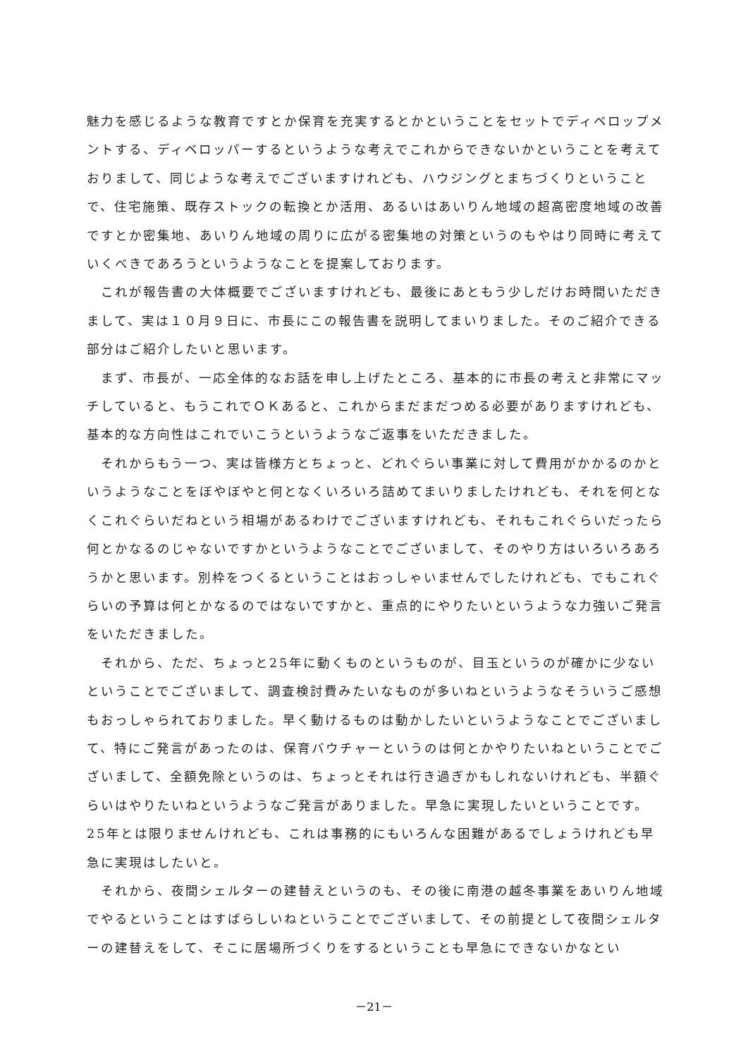魅力を感じるような教育ですとか保育を充実するとかということをセットでディベロップメントする、ディベロッパーするというような考えでこれからできないかということを考えておりまして、同じような考えでございますけれども、ハウジングとまちづくりということで、住宅施策、既存ストックの転換とか活用、あるいはあいりん地域の超高密度地域の改善ですとか密集地、あいりん地域の周りに広がる密集地の対策というのもやはり同時に考えていくべきであろうというようなことを提案しております。
　これが報告書の大体概要でございますけれども、最後にあともう少しだけお時間いただきまして、実は１０月９日に、市長にこの報告書を説明してまいりました。そのご紹介できる部分はご紹介したいと思います。
　まず、市長が、一応全体的なお話を申し上げたところ、基本的に市長の考えと非常にマッチしていると、もうこれでＯＫあると、これからまだまだつめる必要がありますけれども、基本的な方向性はこれでいこうというようなご返事をいただきました。
　それからもう一つ、実は皆様方とちょっと、どれぐらい事業に対して費用がかかるのかというようなことをぼやぼやと何となくいろいろ詰めてまいりましたけれども、それを何となくこれぐらいだねという相場があるわけでございますけれども、それもこれぐらいだったら何とかなるのじゃないですかというようなことでございまして、そのやり方はいろいろあろうかと思います。別枠をつくるということはおっしゃいませんでしたけれども、でもこれぐらいの予算は何とかなるのではないですかと、重点的にやりたいというような力強いご発言をいただきました。
　それから、ただ、ちょっと25年に動くものというものが、目玉というのが確かに少ないということでございまして、調査検討費みたいなものが多いねというようなそういうご感想もおっしゃられておりました。早く動けるものは動かしたいというようなことでございまして、特にご発言があったのは、保育バウチャーというのは何とかやりたいねということでございまして、全額免除というのは、ちょっとそれは行き過ぎかもしれないけれども、半額ぐらいはやりたいねというようなご発言がありました。早急に実現したいということです。25年とは限りませんけれども、これは事務的にもいろんな困難があるでしょうけれども早急に実現はしたいと。
　それから、夜間シェルターの建替えというのも、その後に南港の越冬事業をあいりん地域でやるということはすばらしいねということでございまして、その前提として夜間シェルターの建替えをして、そこに居場所づくりをするということも早急にできないかなとい
－21－